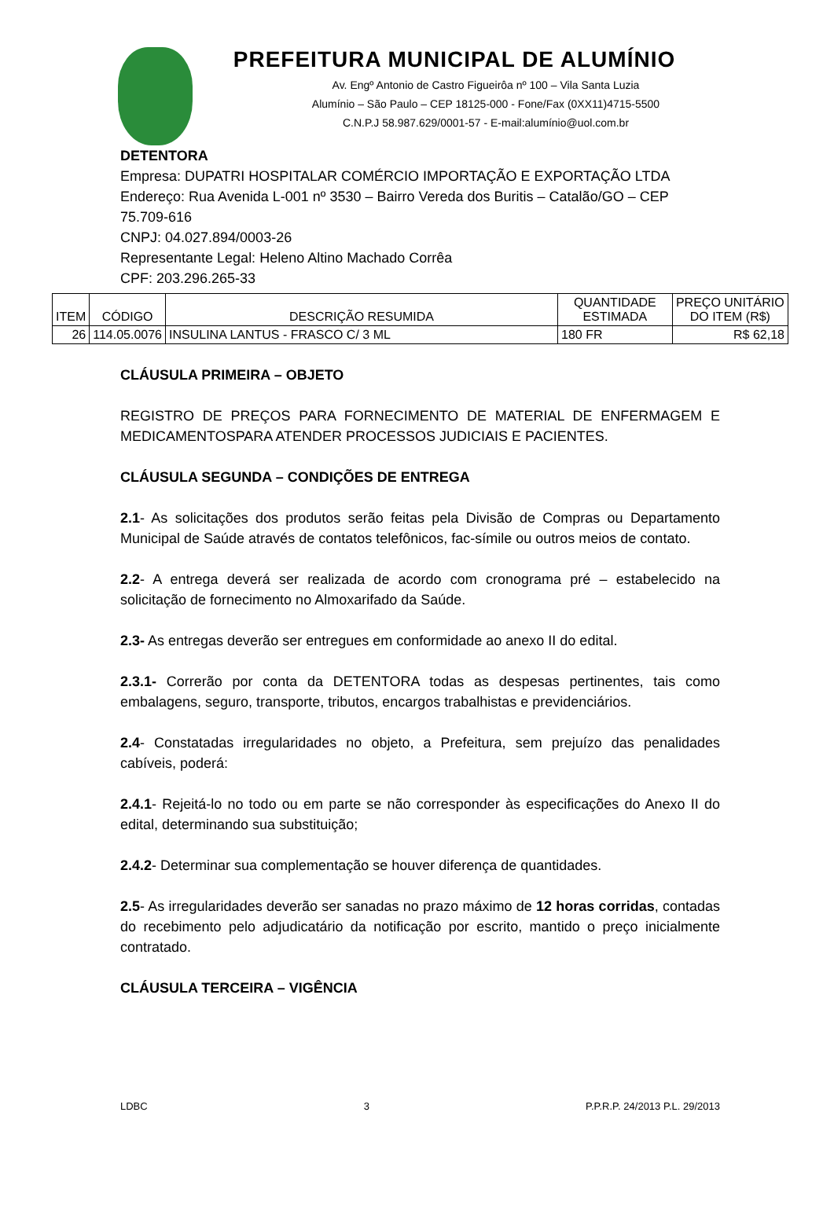PREFEITURA MUNICIPAL DE ALUMÍNIO
Av. Engº Antonio de Castro Figueirôa nº 100 – Vila Santa Luzia
Alumínio – São Paulo – CEP 18125-000 - Fone/Fax (0XX11)4715-5500
C.N.P.J 58.987.629/0001-57 - E-mail:alumínio@uol.com.br
DETENTORA
Empresa: DUPATRI HOSPITALAR COMÉRCIO IMPORTAÇÃO E EXPORTAÇÃO LTDA
Endereço: Rua Avenida L-001 nº 3530 – Bairro Vereda dos Buritis – Catalão/GO – CEP 75.709-616
CNPJ: 04.027.894/0003-26
Representante Legal: Heleno Altino Machado Corrêa
CPF: 203.296.265-33
| ITEM | CÓDIGO | DESCRIÇÃO RESUMIDA | QUANTIDADE ESTIMADA | PREÇO UNITÁRIO DO ITEM (R$) |
| --- | --- | --- | --- | --- |
| 26 | 114.05.0076 | INSULINA LANTUS - FRASCO C/ 3 ML | 180 FR | R$ 62,18 |
CLÁUSULA PRIMEIRA – OBJETO
REGISTRO DE PREÇOS PARA FORNECIMENTO DE MATERIAL DE ENFERMAGEM E MEDICAMENTOSPARA ATENDER PROCESSOS JUDICIAIS E PACIENTES.
CLÁUSULA SEGUNDA – CONDIÇÕES DE ENTREGA
2.1- As solicitações dos produtos serão feitas pela Divisão de Compras ou Departamento Municipal de Saúde através de contatos telefônicos, fac-símile ou outros meios de contato.
2.2- A entrega deverá ser realizada de acordo com cronograma pré – estabelecido na solicitação de fornecimento no Almoxarifado da Saúde.
2.3- As entregas deverão ser entregues em conformidade ao anexo II do edital.
2.3.1- Correrão por conta da DETENTORA todas as despesas pertinentes, tais como embalagens, seguro, transporte, tributos, encargos trabalhistas e previdenciários.
2.4- Constatadas irregularidades no objeto, a Prefeitura, sem prejuízo das penalidades cabíveis, poderá:
2.4.1- Rejeitá-lo no todo ou em parte se não corresponder às especificações do Anexo II do edital, determinando sua substituição;
2.4.2- Determinar sua complementação se houver diferença de quantidades.
2.5- As irregularidades deverão ser sanadas no prazo máximo de 12 horas corridas, contadas do recebimento pelo adjudicatário da notificação por escrito, mantido o preço inicialmente contratado.
CLÁUSULA TERCEIRA – VIGÊNCIA
LDBC 3 P.P.R.P. 24/2013 P.L. 29/2013